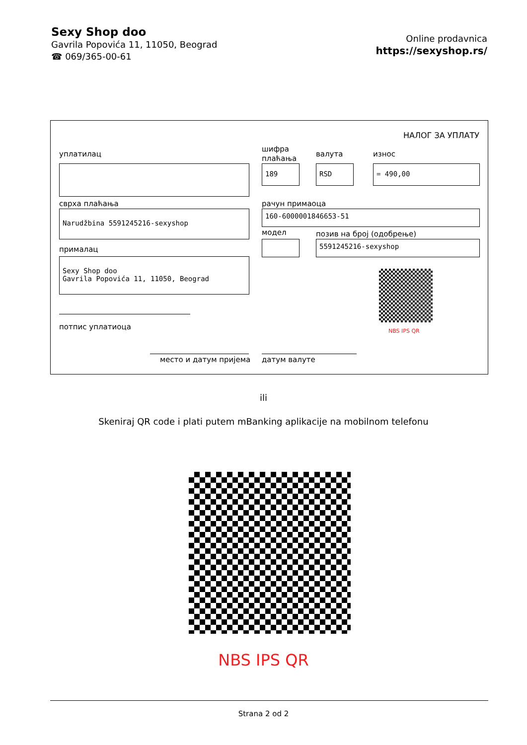Sexy Shop doo
Gavrila Popovića 11, 11050, Beograd
☎ 069/365-00-61
Online prodavnica
https://sexyshop.rs/
НАЛОГ ЗА УПЛАТУ
уплатилац
шифра
плаћања
валута износ
189 RSD = 490,00
сврха плаћања рачун примаоца
Narudžbina 5591245216-sexyshop 160-6000001846653-51
модел позив на број (одобрење)
5591245216-sexyshop
прималац
Sexy Shop doo
Gavrila Popovića 11, 11050, Beograd
NBS IPS QR
потпис уплатиоца
место и датум пријема датум валуте
ili
Skeniraj QR code i plati putem mBanking aplikacije na mobilnom telefonu
NBS IPS QR
Strana 2 od 2